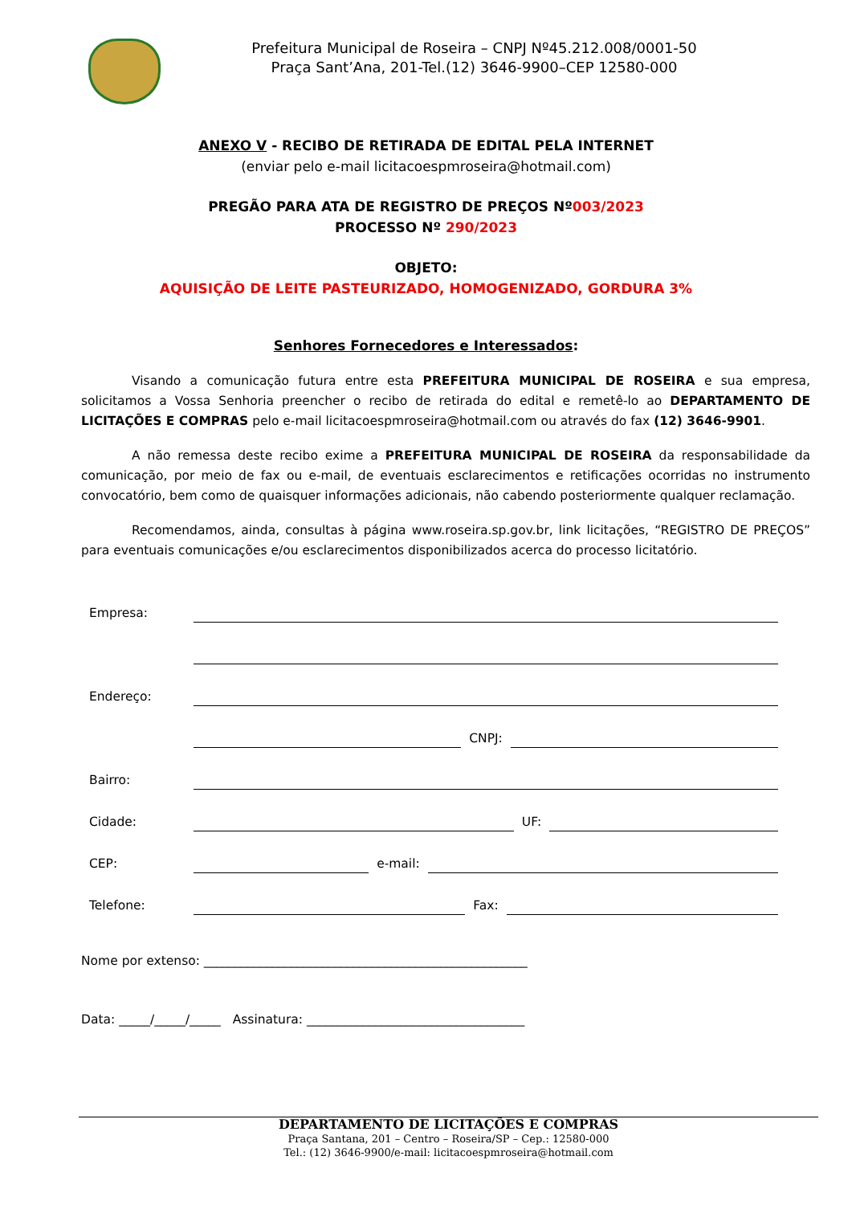Prefeitura Municipal de Roseira – CNPJ Nº45.212.008/0001-50
Praça Sant’Ana, 201-Tel.(12) 3646-9900–CEP 12580-000
ANEXO V - RECIBO DE RETIRADA DE EDITAL PELA INTERNET
(enviar pelo e-mail licitacoespmroseira@hotmail.com)
PREGÃO PARA ATA DE REGISTRO DE PREÇOS Nº003/2023
PROCESSO Nº 290/2023
OBJETO:
AQUISIÇÃO DE LEITE PASTEURIZADO, HOMOGENIZADO, GORDURA 3%
Senhores Fornecedores e Interessados:
Visando a comunicação futura entre esta PREFEITURA MUNICIPAL DE ROSEIRA e sua empresa, solicitamos a Vossa Senhoria preencher o recibo de retirada do edital e remetê-lo ao DEPARTAMENTO DE LICITAÇÕES E COMPRAS pelo e-mail licitacoespmroseira@hotmail.com ou através do fax (12) 3646-9901.
A não remessa deste recibo exime a PREFEITURA MUNICIPAL DE ROSEIRA da responsabilidade da comunicação, por meio de fax ou e-mail, de eventuais esclarecimentos e retificações ocorridas no instrumento convocatório, bem como de quaisquer informações adicionais, não cabendo posteriormente qualquer reclamação.
Recomendamos, ainda, consultas à página www.roseira.sp.gov.br, link licitações, “REGISTRO DE PREÇOS” para eventuais comunicações e/ou esclarecimentos disponibilizados acerca do processo licitatório.
Empresa:
Endereço:
CNPJ:
Bairro:
Cidade: UF:
CEP: e-mail:
Telefone: Fax:
Nome por extenso: ____________________________________________________
Data: _____/_____/_____ Assinatura: ___________________________________
DEPARTAMENTO DE LICITAÇÕES E COMPRAS
Praça Santana, 201 – Centro – Roseira/SP – Cep.: 12580-000
Tel.: (12) 3646-9900/e-mail: licitacoespmroseira@hotmail.com